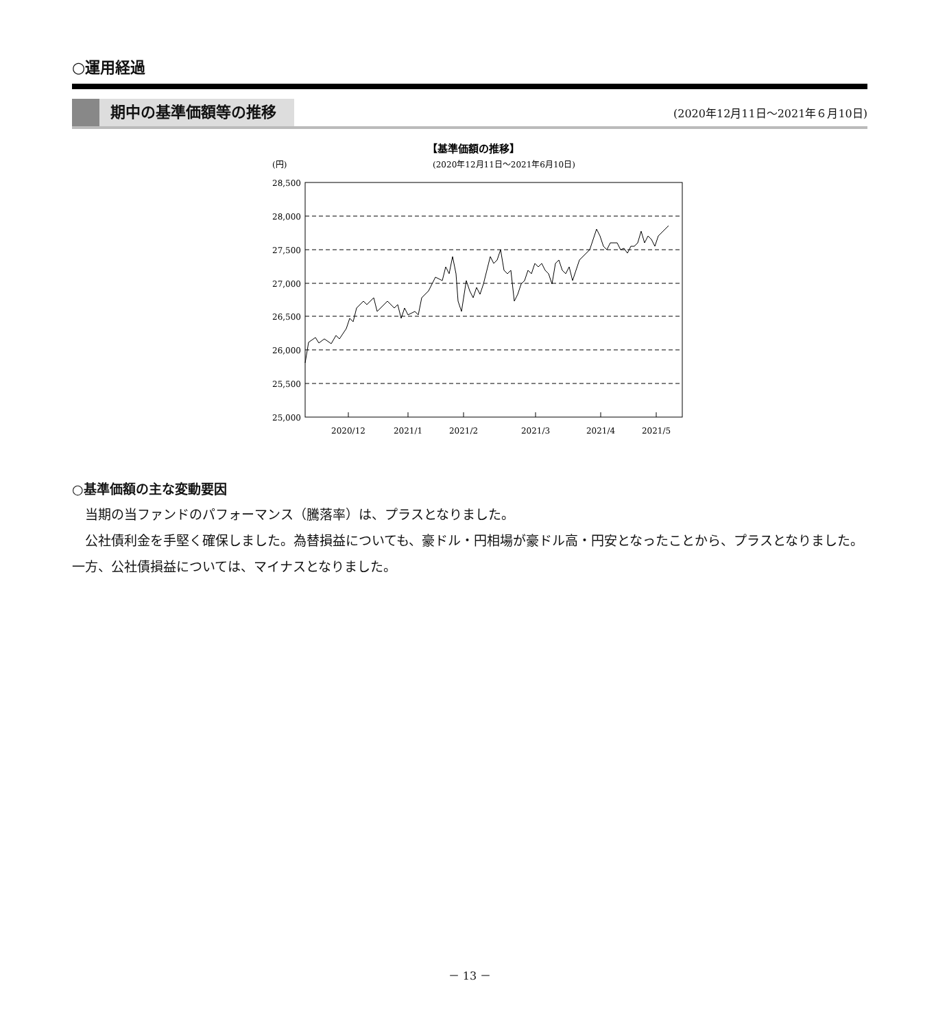○運用経過
期中の基準価額等の推移
(2020年12月11日～2021年６月10日)
【基準価額の推移】
(円)
(2020年12月11日～2021年6月10日)
28,500
28,000
27,500
27,000
26,500
26,000
25,500
25,000
2020/12
2021/1
2021/2
2021/3
2021/4
2021/5
○基準価額の主な変動要因
当期の当ファンドのパフォーマンス（騰落率）は、プラスとなりました。
公社債利金を手堅く確保しました。為替損益についても、豪ドル・円相場が豪ドル高・円安となったことから、プラスとなりました。一方、公社債損益については、マイナスとなりました。
－ 13 －